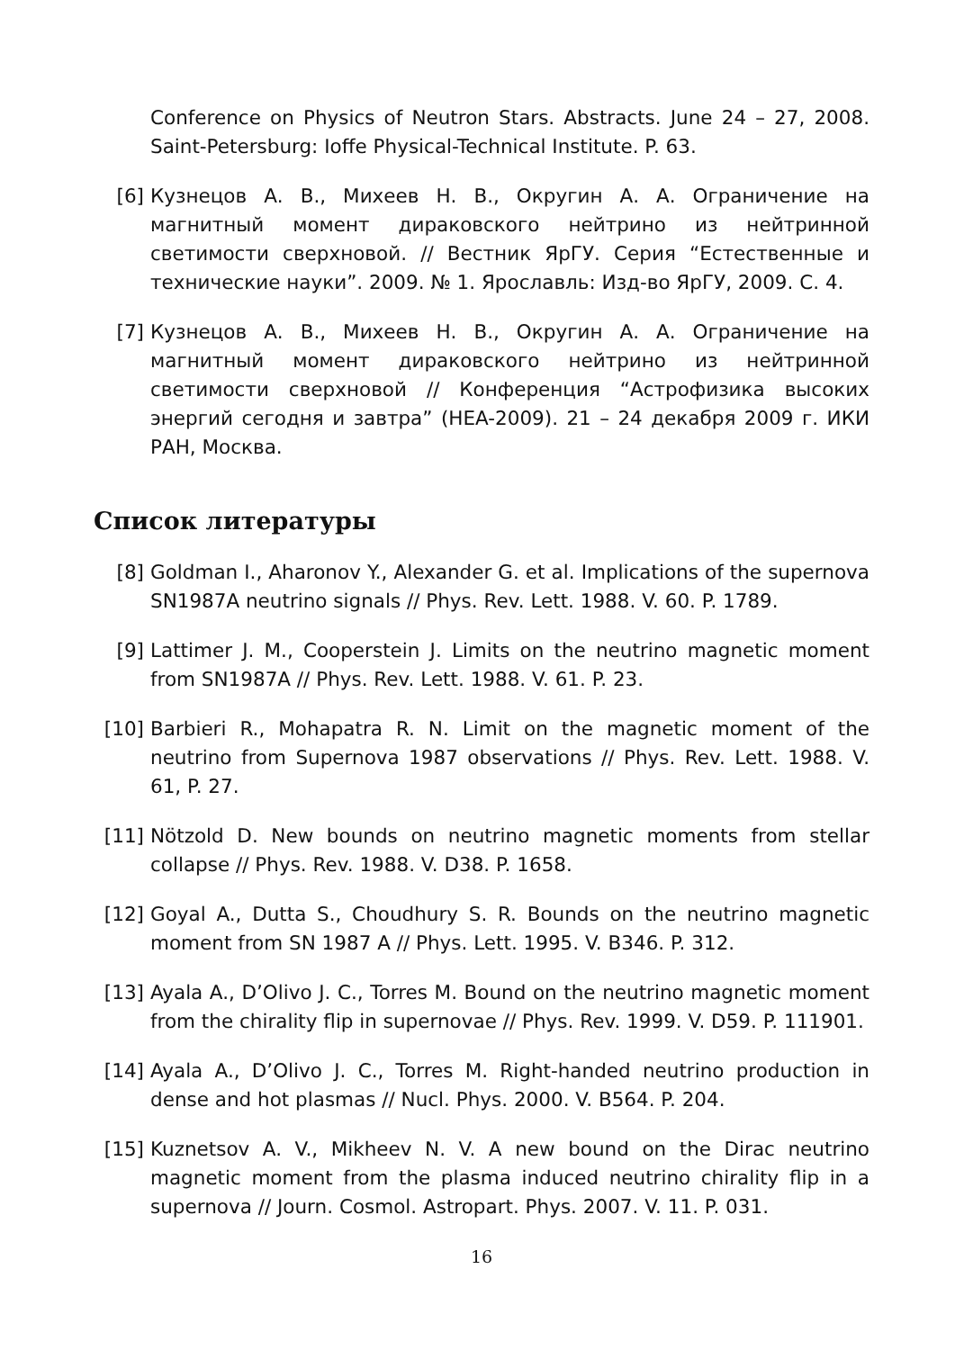Conference on Physics of Neutron Stars. Abstracts. June 24 – 27, 2008. Saint-Petersburg: Ioffe Physical-Technical Institute. P. 63.
[6] Кузнецов А. В., Михеев Н. В., Округин А. А. Ограничение на магнитный момент дираковского нейтрино из нейтринной светимости сверхновой. // Вестник ЯрГУ. Серия “Естественные и технические науки”. 2009. № 1. Ярославль: Изд-во ЯрГУ, 2009. С. 4.
[7] Кузнецов А. В., Михеев Н. В., Округин А. А. Ограничение на магнитный момент дираковского нейтрино из нейтринной светимости сверхновой // Конференция “Астрофизика высоких энергий сегодня и завтра” (HEA-2009). 21 – 24 декабря 2009 г. ИКИ РАН, Москва.
Список литературы
[8] Goldman I., Aharonov Y., Alexander G. et al. Implications of the supernova SN1987A neutrino signals // Phys. Rev. Lett. 1988. V. 60. P. 1789.
[9] Lattimer J. M., Cooperstein J. Limits on the neutrino magnetic moment from SN1987A // Phys. Rev. Lett. 1988. V. 61. P. 23.
[10] Barbieri R., Mohapatra R. N. Limit on the magnetic moment of the neutrino from Supernova 1987 observations // Phys. Rev. Lett. 1988. V. 61, P. 27.
[11] Nötzold D. New bounds on neutrino magnetic moments from stellar collapse // Phys. Rev. 1988. V. D38. P. 1658.
[12] Goyal A., Dutta S., Choudhury S. R. Bounds on the neutrino magnetic moment from SN 1987 A // Phys. Lett. 1995. V. B346. P. 312.
[13] Ayala A., D’Olivo J. C., Torres M. Bound on the neutrino magnetic moment from the chirality flip in supernovae // Phys. Rev. 1999. V. D59. P. 111901.
[14] Ayala A., D’Olivo J. C., Torres M. Right-handed neutrino production in dense and hot plasmas // Nucl. Phys. 2000. V. B564. P. 204.
[15] Kuznetsov A. V., Mikheev N. V. A new bound on the Dirac neutrino magnetic moment from the plasma induced neutrino chirality flip in a supernova // Journ. Cosmol. Astropart. Phys. 2007. V. 11. P. 031.
16